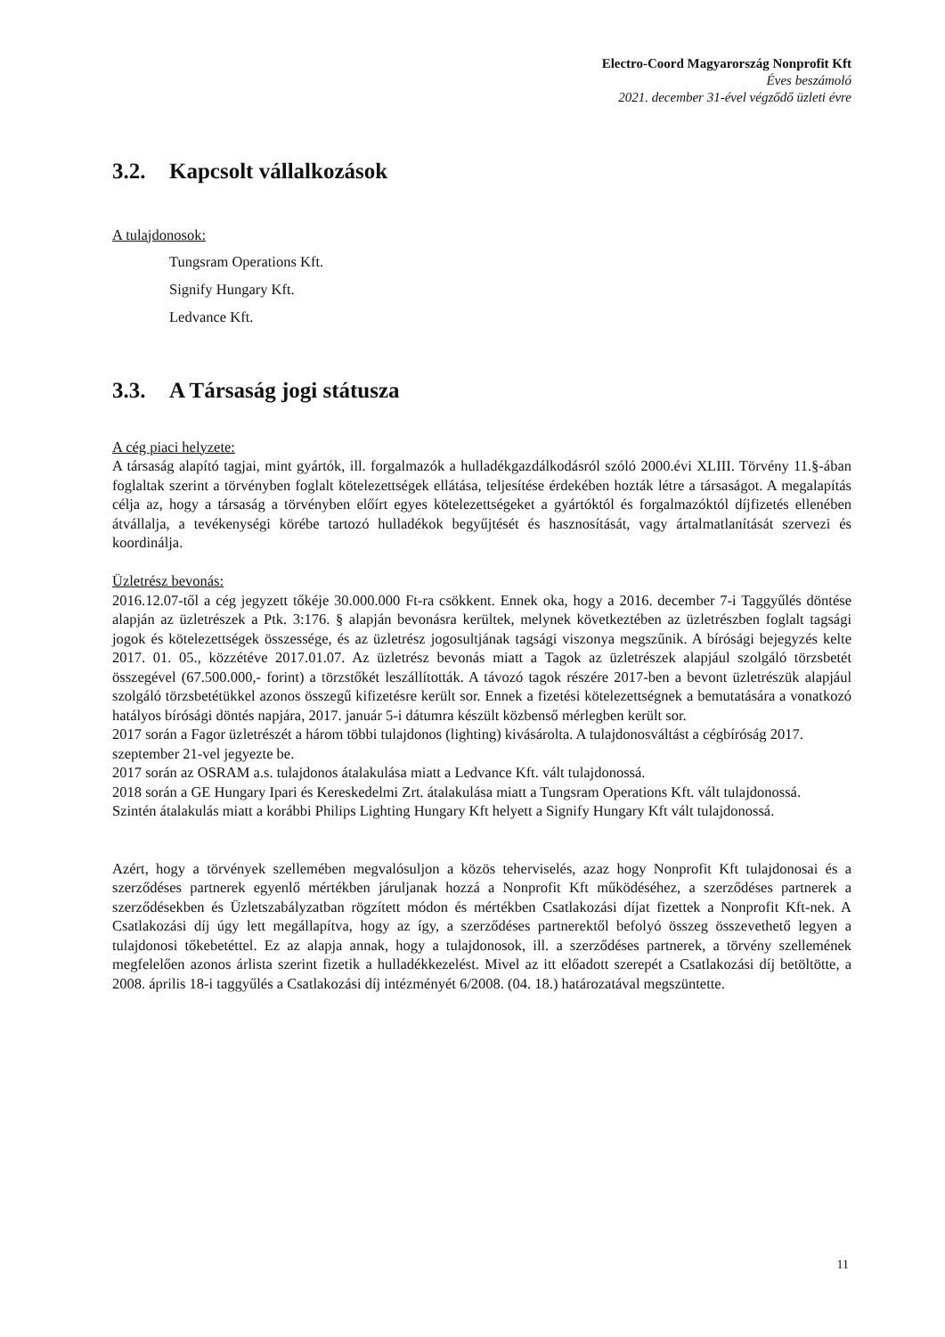Electro-Coord Magyarország Nonprofit Kft
Éves beszámoló
2021. december 31-ével végződő üzleti évre
3.2. Kapcsolt vállalkozások
A tulajdonosok:
Tungsram Operations Kft.
Signify Hungary Kft.
Ledvance Kft.
3.3. A Társaság jogi státusza
A cég piaci helyzete:
A társaság alapító tagjai, mint gyártók, ill. forgalmazók a hulladékgazdálkodásról szóló 2000.évi XLIII. Törvény 11.§-ában foglaltak szerint a törvényben foglalt kötelezettségek ellátása, teljesítése érdekében hozták létre a társaságot. A megalapítás célja az, hogy a társaság a törvényben előírt egyes kötelezettségeket a gyártóktól és forgalmazóktól díjfizetés ellenében átvállalja, a tevékenységi körébe tartozó hulladékok begyűjtését és hasznosítását, vagy ártalmatlanítását szervezi és koordinálja.
Üzletrész bevonás:
2016.12.07-től a cég jegyzett tőkéje 30.000.000 Ft-ra csökkent. Ennek oka, hogy a 2016. december 7-i Taggyűlés döntése alapján az üzletrészek a Ptk. 3:176. § alapján bevonásra kerültek, melynek következtében az üzletrészben foglalt tagsági jogok és kötelezettségek összessége, és az üzletrész jogosultjának tagsági viszonya megszűnik. A bírósági bejegyzés kelte 2017. 01. 05., közzétéve 2017.01.07. Az üzletrész bevonás miatt a Tagok az üzletrészek alapjául szolgáló törzsbetét összegével (67.500.000,- forint) a törzstőkét leszállították. A távozó tagok részére 2017-ben a bevont üzletrészük alapjául szolgáló törzsbetétükkel azonos összegű kifizetésre került sor. Ennek a fizetési kötelezettségnek a bemutatására a vonatkozó hatályos bírósági döntés napjára, 2017. január 5-i dátumra készült közbenső mérlegben került sor.
2017 során a Fagor üzletrészét a három többi tulajdonos (lighting) kivásárolta. A tulajdonosváltást a cégbíróság 2017. szeptember 21-vel jegyezte be.
2017 során az OSRAM a.s. tulajdonos átalakulása miatt a Ledvance Kft. vált tulajdonossá.
2018 során a GE Hungary Ipari és Kereskedelmi Zrt. átalakulása miatt a Tungsram Operations Kft. vált tulajdonossá.
Szintén átalakulás miatt a korábbi Philips Lighting Hungary Kft helyett a Signify Hungary Kft vált tulajdonossá.
Azért, hogy a törvények szellemében megvalósuljon a közös teherviselés, azaz hogy Nonprofit Kft tulajdonosai és a szerződéses partnerek egyenlő mértékben járuljanak hozzá a Nonprofit Kft működéséhez, a szerződéses partnerek a szerződésekben és Üzletszabályzatban rögzített módon és mértékben Csatlakozási díjat fizettek a Nonprofit Kft-nek. A Csatlakozási díj úgy lett megállapítva, hogy az így, a szerződéses partnerektől befolyó összeg összevethető legyen a tulajdonosi tőkebetéttel. Ez az alapja annak, hogy a tulajdonosok, ill. a szerződéses partnerek, a törvény szellemének megfelelően azonos árlista szerint fizetik a hulladékkezelést. Mivel az itt előadott szerepét a Csatlakozási díj betöltötte, a 2008. április 18-i taggyűlés a Csatlakozási díj intézményét 6/2008. (04. 18.) határozatával megszüntette.
11